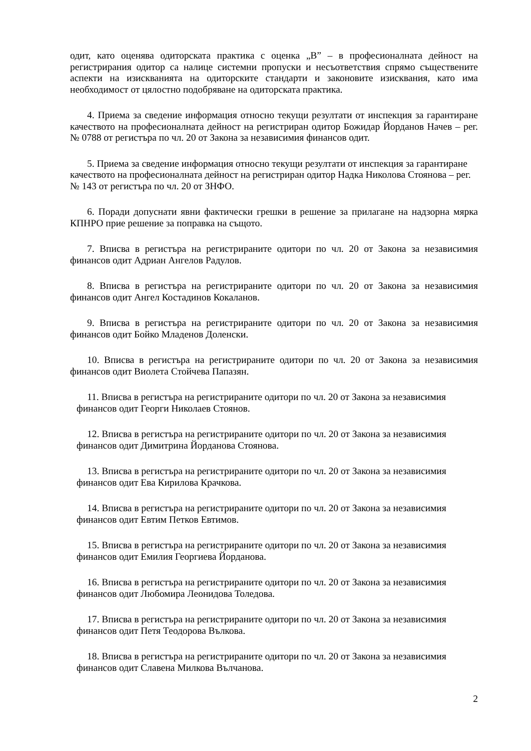одит, като оценява одиторската практика с оценка „В” – в професионалната дейност на регистрирания одитор са налице системни пропуски и несъответствия спрямо съществените аспекти на изискванията на одиторските стандарти и законовите изисквания, като има необходимост от цялостно подобряване на одиторската практика.
4. Приема за сведение информация относно текущи резултати от инспекция за гарантиране качеството на професионалната дейност на регистриран одитор Божидар Йорданов Начев – рег. № 0788 от регистъра по чл. 20 от Закона за независимия финансов одит.
5. Приема за сведение информация относно текущи резултати от инспекция за гарантиране качеството на професионалната дейност на регистриран одитор Надка Николова Стоянова – рег. № 143 от регистъра по чл. 20 от ЗНФО.
6. Поради допуснати явни фактически грешки в решение за прилагане на надзорна мярка КПНРО прие решение за поправка на същото.
7. Вписва в регистъра на регистрираните одитори по чл. 20 от Закона за независимия финансов одит Адриан Ангелов Радулов.
8. Вписва в регистъра на регистрираните одитори по чл. 20 от Закона за независимия финансов одит Ангел Костадинов Кокаланов.
9. Вписва в регистъра на регистрираните одитори по чл. 20 от Закона за независимия финансов одит Бойко Младенов Доленски.
10. Вписва в регистъра на регистрираните одитори по чл. 20 от Закона за независимия финансов одит Виолета Стойчева Папазян.
11. Вписва в регистъра на регистрираните одитори по чл. 20 от Закона за независимия финансов одит Георги Николаев Стоянов.
12. Вписва в регистъра на регистрираните одитори по чл. 20 от Закона за независимия финансов одит Димитрина Йорданова Стоянова.
13. Вписва в регистъра на регистрираните одитори по чл. 20 от Закона за независимия финансов одит Ева Кирилова Крачкова.
14. Вписва в регистъра на регистрираните одитори по чл. 20 от Закона за независимия финансов одит Евтим Петков Евтимов.
15. Вписва в регистъра на регистрираните одитори по чл. 20 от Закона за независимия финансов одит Емилия Георгиева Йорданова.
16. Вписва в регистъра на регистрираните одитори по чл. 20 от Закона за независимия финансов одит Любомира Леонидова Толедова.
17. Вписва в регистъра на регистрираните одитори по чл. 20 от Закона за независимия финансов одит Петя Теодорова Вълкова.
18. Вписва в регистъра на регистрираните одитори по чл. 20 от Закона за независимия финансов одит Славена Милкова Вълчанова.
2